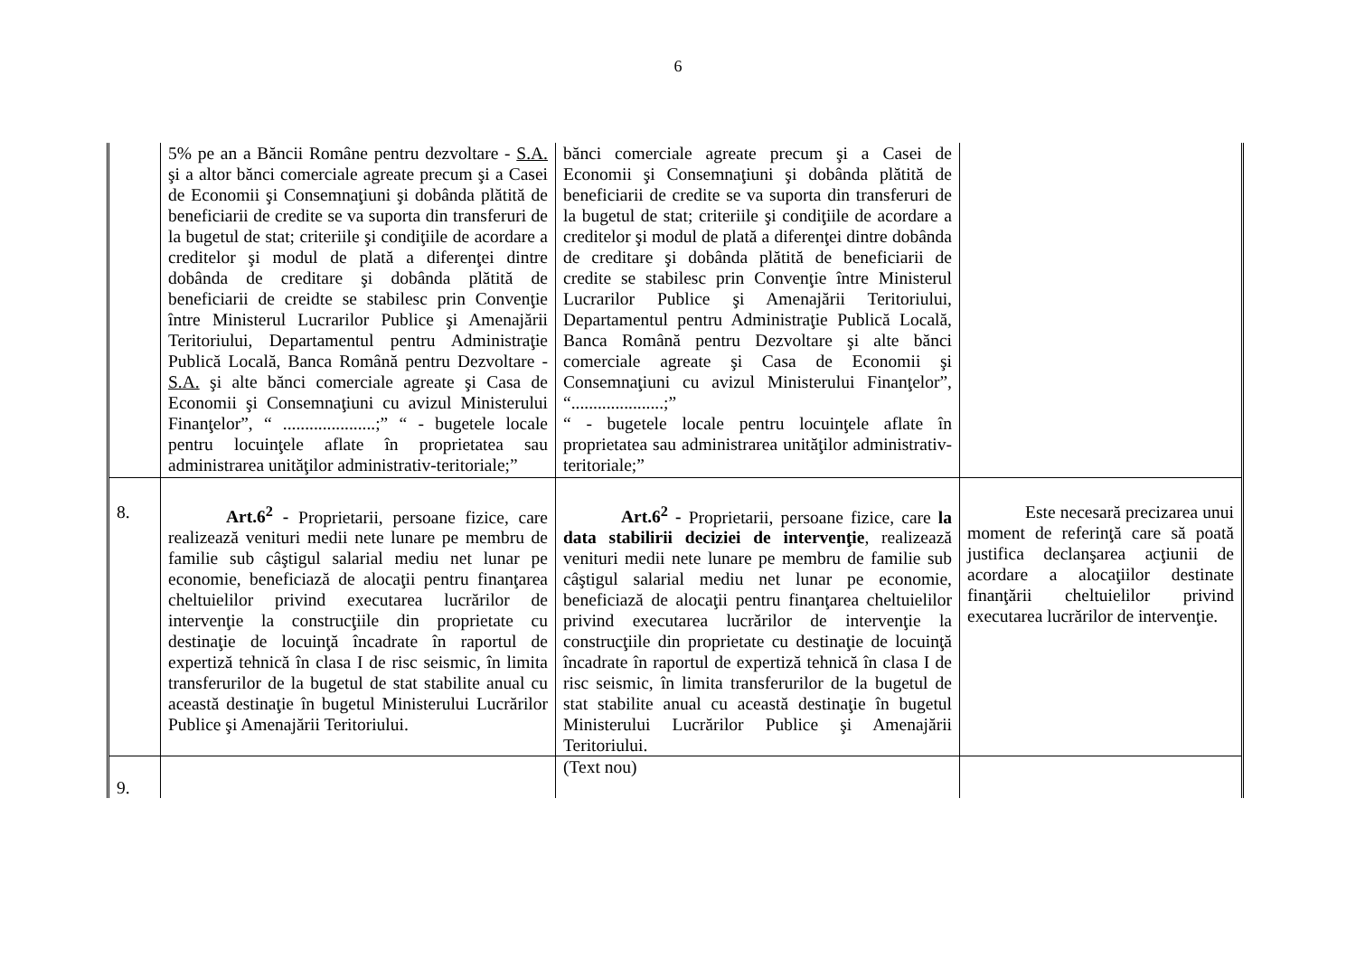6
| | 5% pe an a Băncii Române pentru dezvoltare - S.A. şi a altor bănci comerciale agreate precum şi a Casei de Economii şi Consemnaţiuni şi dobânda plătită de beneficiarii de credite se va suporta din transferuri de la bugetul de stat; criteriile şi condiţiile de acordare a creditelor şi modul de plată a diferenţei dintre dobânda de creditare şi dobânda plătită de beneficiarii de creidte se stabilesc prin Convenţie între Ministerul Lucrarilor Publice şi Amenajării Teritoriului, Departamentul pentru Administraţie Publică Locală, Banca Română pentru Dezvoltare - S.A. şi alte bănci comerciale agreate şi Casa de Economii şi Consemnaţiuni cu avizul Ministerului Finanţelor”, “ .....................;” “ - bugetele locale pentru locuinţele aflate în proprietatea sau administrarea unităţilor administrativ-teritoriale;” | bănci comerciale agreate precum şi a Casei de Economii şi Consemnaţiuni şi dobânda plătită de beneficiarii de credite se va suporta din transferuri de la bugetul de stat; criteriile şi condiţiile de acordare a creditelor şi modul de plată a diferenţei dintre dobânda de creditare şi dobânda plătită de beneficiarii de credite se stabilesc prin Convenţie între Ministerul Lucrarilor Publice şi Amenajării Teritoriului, Departamentul pentru Administraţie Publică Locală, Banca Română pentru Dezvoltare şi alte bănci comerciale agreate şi Casa de Economii şi Consemnaţiuni cu avizul Ministerului Finanţelor”, “.....................;” “ - bugetele locale pentru locuinţele aflate în proprietatea sau administrarea unităţilor administrativ-teritoriale;” | |
| 8. | Art.6<sup>2</sup> - Proprietarii, persoane fizice, care realizează venituri medii nete lunare pe membru de familie sub câştigul salarial mediu net lunar pe economie, beneficiază de alocaţii pentru finanţarea cheltuielilor privind executarea lucrărilor de intervenţie la construcţiile din proprietate cu destinaţie de locuinţă încadrate în raportul de expertiză tehnică în clasa I de risc seismic, în limita transferurilor de la bugetul de stat stabilite anual cu această destinaţie în bugetul Ministerului Lucrărilor Publice şi Amenajării Teritoriului. | Art.6<sup>2</sup> - Proprietarii, persoane fizice, care la data stabilirii deciziei de intervenţie , realizează venituri medii nete lunare pe membru de familie sub câştigul salarial mediu net lunar pe economie, beneficiază de alocaţii pentru finanţarea cheltuielilor privind executarea lucrărilor de intervenţie la construcţiile din proprietate cu destinaţie de locuinţă încadrate în raportul de expertiză tehnică în clasa I de risc seismic, în limita transferurilor de la bugetul de stat stabilite anual cu această destinaţie în bugetul Ministerului Lucrărilor Publice şi Amenajării Teritoriului. | Este necesară precizarea unui moment de referinţă care să poată justifica declanşarea acţiunii de acordare a alocaţiilor destinate finanţării cheltuielilor privind executarea lucrărilor de intervenţie. |
| 9. | | (Text nou) | |